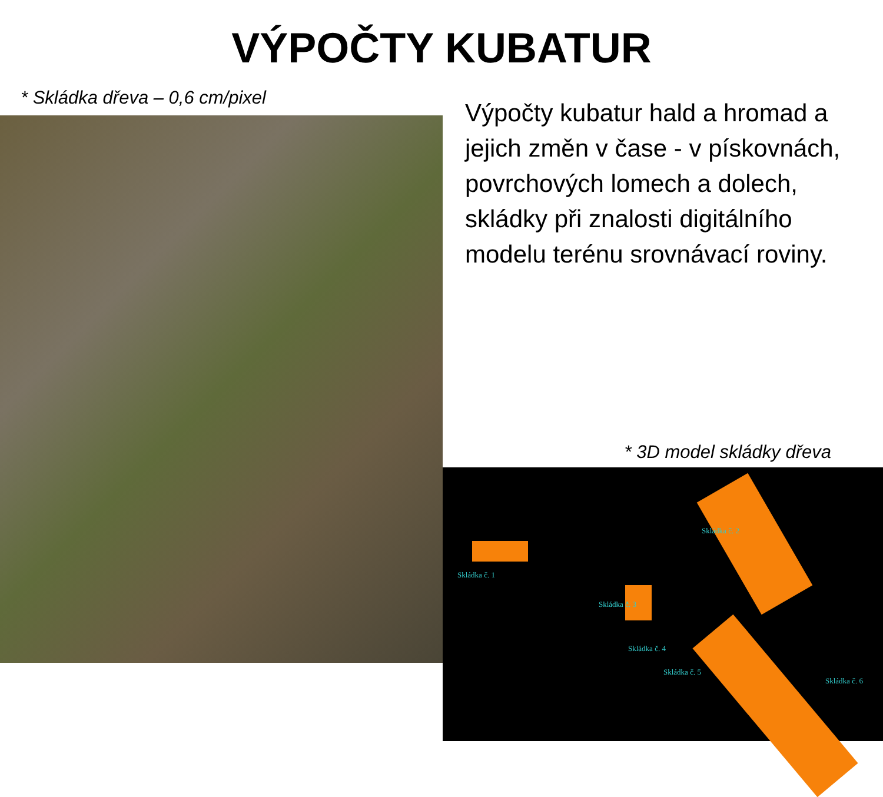VÝPOČTY KUBATUR
* Skládka dřeva – 0,6 cm/pixel
Výpočty kubatur hald a hromad a jejich změn v čase - v pískovnách, povrchových lomech a dolech, skládky při znalosti digitálního modelu terénu srovnávací roviny.
* 3D model skládky dřeva
Skládka č. 1
Skládka č. 2
Skládka č. 3
Skládka č. 4
Skládka č. 5
Skládka č. 6